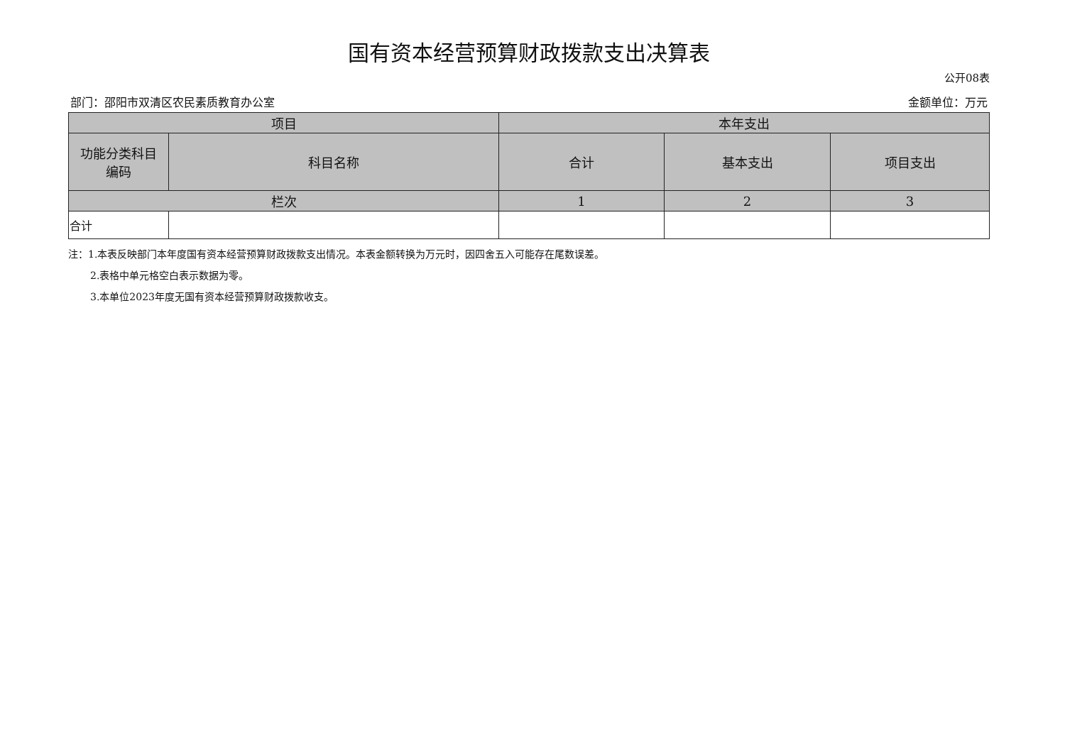国有资本经营预算财政拨款支出决算表
公开08表
部门：邵阳市双清区农民素质教育办公室 金额单位：万元
| 项目 | | 本年支出 | | |
| --- | --- | --- | --- | --- |
| 功能分类科目 编码 | 科目名称 | 合计 | 基本支出 | 项目支出 |
| 栏次 | | 1 | 2 | 3 |
| 合计 | | | | |
注：1.本表反映部门本年度国有资本经营预算财政拨款支出情况。本表金额转换为万元时，因四舍五入可能存在尾数误差。
2.表格中单元格空白表示数据为零。
3.本单位2023年度无国有资本经营预算财政拨款收支。